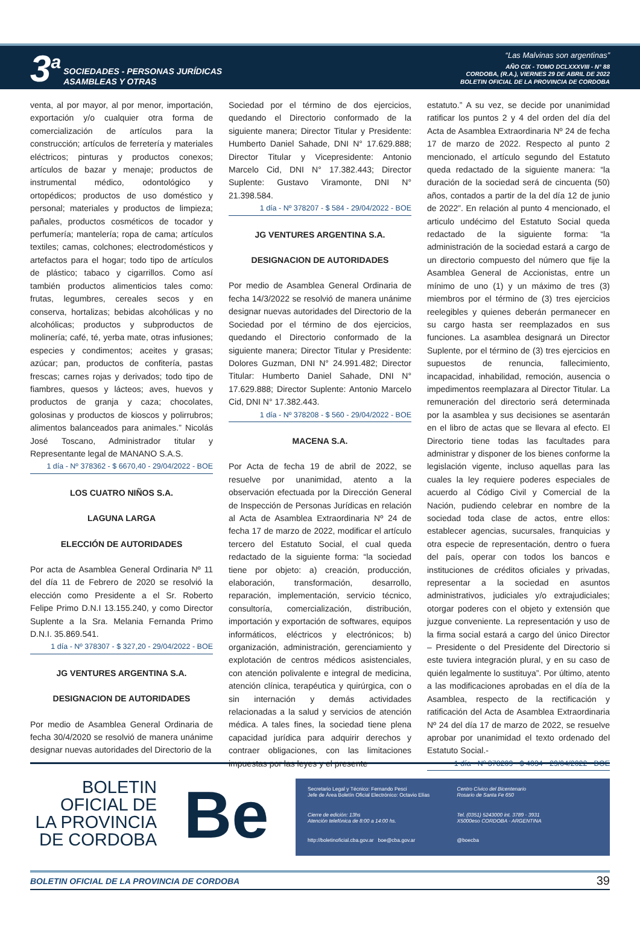3<sup>a</sup>
SOCIEDADES - PERSONAS JURÍDICAS
ASAMBLEAS Y OTRAS
“Las Malvinas son argentinas”
AÑO CIX - TOMO DCLXXXVIII - N° 88
CORDOBA, (R.A.), VIERNES 29 DE ABRIL DE 2022
BOLETIN OFICIAL DE LA PROVINCIA DE CORDOBA
venta, al por mayor, al por menor, importación, exportación y/o cualquier otra forma de comercialización de artículos para la construcción; artículos de ferretería y materiales eléctricos; pinturas y productos conexos; artículos de bazar y menaje; productos de instrumental médico, odontológico y ortopédicos; productos de uso doméstico y personal; materiales y productos de limpieza; pañales, productos cosméticos de tocador y perfumería; mantelería; ropa de cama; artículos textiles; camas, colchones; electrodomésticos y artefactos para el hogar; todo tipo de artículos de plástico; tabaco y cigarrillos. Como así también productos alimenticios tales como: frutas, legumbres, cereales secos y en conserva, hortalizas; bebidas alcohólicas y no alcohólicas; productos y subproductos de molinería; café, té, yerba mate, otras infusiones; especies y condimentos; aceites y grasas; azúcar; pan, productos de confitería, pastas frescas; carnes rojas y derivados; todo tipo de fiambres, quesos y lácteos; aves, huevos y productos de granja y caza; chocolates, golosinas y productos de kioscos y polirrubros; alimentos balanceados para animales.” Nicolás José Toscano, Administrador titular y Representante legal de MANANO S.A.S.
1 día - Nº 378362 - $ 6670,40 - 29/04/2022 - BOE
LOS CUATRO NIÑOS S.A.
LAGUNA LARGA
ELECCIÓN DE AUTORIDADES
Por acta de Asamblea General Ordinaria Nº 11 del día 11 de Febrero de 2020 se resolvió la elección como Presidente a el Sr. Roberto Felipe Primo D.N.I 13.155.240, y como Director Suplente a la Sra. Melania Fernanda Primo D.N.I. 35.869.541.
1 día - Nº 378307 - $ 327,20 - 29/04/2022 - BOE
JG VENTURES ARGENTINA S.A.
DESIGNACION DE AUTORIDADES
Por medio de Asamblea General Ordinaria de fecha 30/4/2020 se resolvió de manera unánime designar nuevas autoridades del Directorio de la
Sociedad por el término de dos ejercicios, quedando el Directorio conformado de la siguiente manera; Director Titular y Presidente: Humberto Daniel Sahade, DNI N° 17.629.888; Director Titular y Vicepresidente: Antonio Marcelo Cid, DNI N° 17.382.443; Director Suplente: Gustavo Viramonte, DNI N° 21.398.584.
1 día - Nº 378207 - $ 584 - 29/04/2022 - BOE
JG VENTURES ARGENTINA S.A.
DESIGNACION DE AUTORIDADES
Por medio de Asamblea General Ordinaria de fecha 14/3/2022 se resolvió de manera unánime designar nuevas autoridades del Directorio de la Sociedad por el término de dos ejercicios, quedando el Directorio conformado de la siguiente manera; Director Titular y Presidente: Dolores Guzman, DNI N° 24.991.482; Director Titular: Humberto Daniel Sahade, DNI N° 17.629.888; Director Suplente: Antonio Marcelo Cid, DNI N° 17.382.443.
1 día - Nº 378208 - $ 560 - 29/04/2022 - BOE
MACENA S.A.
Por Acta de fecha 19 de abril de 2022, se resuelve por unanimidad, atento a la observación efectuada por la Dirección General de Inspección de Personas Jurídicas en relación al Acta de Asamblea Extraordinaria Nº 24 de fecha 17 de marzo de 2022, modificar el artículo tercero del Estatuto Social, el cual queda redactado de la siguiente forma: “la sociedad tiene por objeto: a) creación, producción, elaboración, transformación, desarrollo, reparación, implementación, servicio técnico, consultoría, comercialización, distribución, importación y exportación de softwares, equipos informáticos, eléctricos y electrónicos; b) organización, administración, gerenciamiento y explotación de centros médicos asistenciales, con atención polivalente e integral de medicina, atención clínica, terapéutica y quirúrgica, con o sin internación y demás actividades relacionadas a la salud y servicios de atención médica. A tales fines, la sociedad tiene plena capacidad jurídica para adquirir derechos y contraer obligaciones, con las limitaciones impuestas por las leyes y el presente
estatuto.” A su vez, se decide por unanimidad ratificar los puntos 2 y 4 del orden del día del Acta de Asamblea Extraordinaria Nº 24 de fecha 17 de marzo de 2022. Respecto al punto 2 mencionado, el artículo segundo del Estatuto queda redactado de la siguiente manera: “la duración de la sociedad será de cincuenta (50) años, contados a partir de la del día 12 de junio de 2022”. En relación al punto 4 mencionado, el articulo undécimo del Estatuto Social queda redactado de la siguiente forma: “la administración de la sociedad estará a cargo de un directorio compuesto del número que fije la Asamblea General de Accionistas, entre un mínimo de uno (1) y un máximo de tres (3) miembros por el término de (3) tres ejercicios reelegibles y quienes deberán permanecer en su cargo hasta ser reemplazados en sus funciones. La asamblea designará un Director Suplente, por el término de (3) tres ejercicios en supuestos de renuncia, fallecimiento, incapacidad, inhabilidad, remoción, ausencia o impedimentos reemplazara al Director Titular. La remuneración del directorio será determinada por la asamblea y sus decisiones se asentarán en el libro de actas que se llevara al efecto. El Directorio tiene todas las facultades para administrar y disponer de los bienes conforme la legislación vigente, incluso aquellas para las cuales la ley requiere poderes especiales de acuerdo al Código Civil y Comercial de la Nación, pudiendo celebrar en nombre de la sociedad toda clase de actos, entre ellos: establecer agencias, sucursales, franquicias y otra especie de representación, dentro o fuera del país, operar con todos los bancos e instituciones de créditos oficiales y privadas, representar a la sociedad en asuntos administrativos, judiciales y/o extrajudiciales; otorgar poderes con el objeto y extensión que juzgue conveniente. La representación y uso de la firma social estará a cargo del único Director – Presidente o del Presidente del Directorio si este tuviera integración plural, y en su caso de quién legalmente lo sustituya”. Por último, atento a las modificaciones aprobadas en el día de la Asamblea, respecto de la rectificación y ratificación del Acta de Asamblea Extraordinaria Nº 24 del día 17 de marzo de 2022, se resuelve aprobar por unanimidad el texto ordenado del Estatuto Social.-
1 día - Nº 378209 - $ 4034 - 29/04/2022 - BOE
BOLETIN
OFICIAL DE
LA PROVINCIA
DE CORDOBA
Be
Secretario Legal y Técnico: Fernando Pesci
Jefe de Área Boletín Oficial Electrónico: Octavio Elías
Centro Cívico del Bicentenario
Rosario de Santa Fe 650
Cierre de edición: 13hs
Atención telefónica de 8:00 a 14:00 hs.
Tel. (0351) 5243000 int. 3789 - 3931
X5000eso CORDOBA - ARGENTINA
http://boletinoficial.cba.gov.ar boe@cba.gov.ar
@boecba
BOLETIN OFICIAL DE LA PROVINCIA DE CORDOBA 39